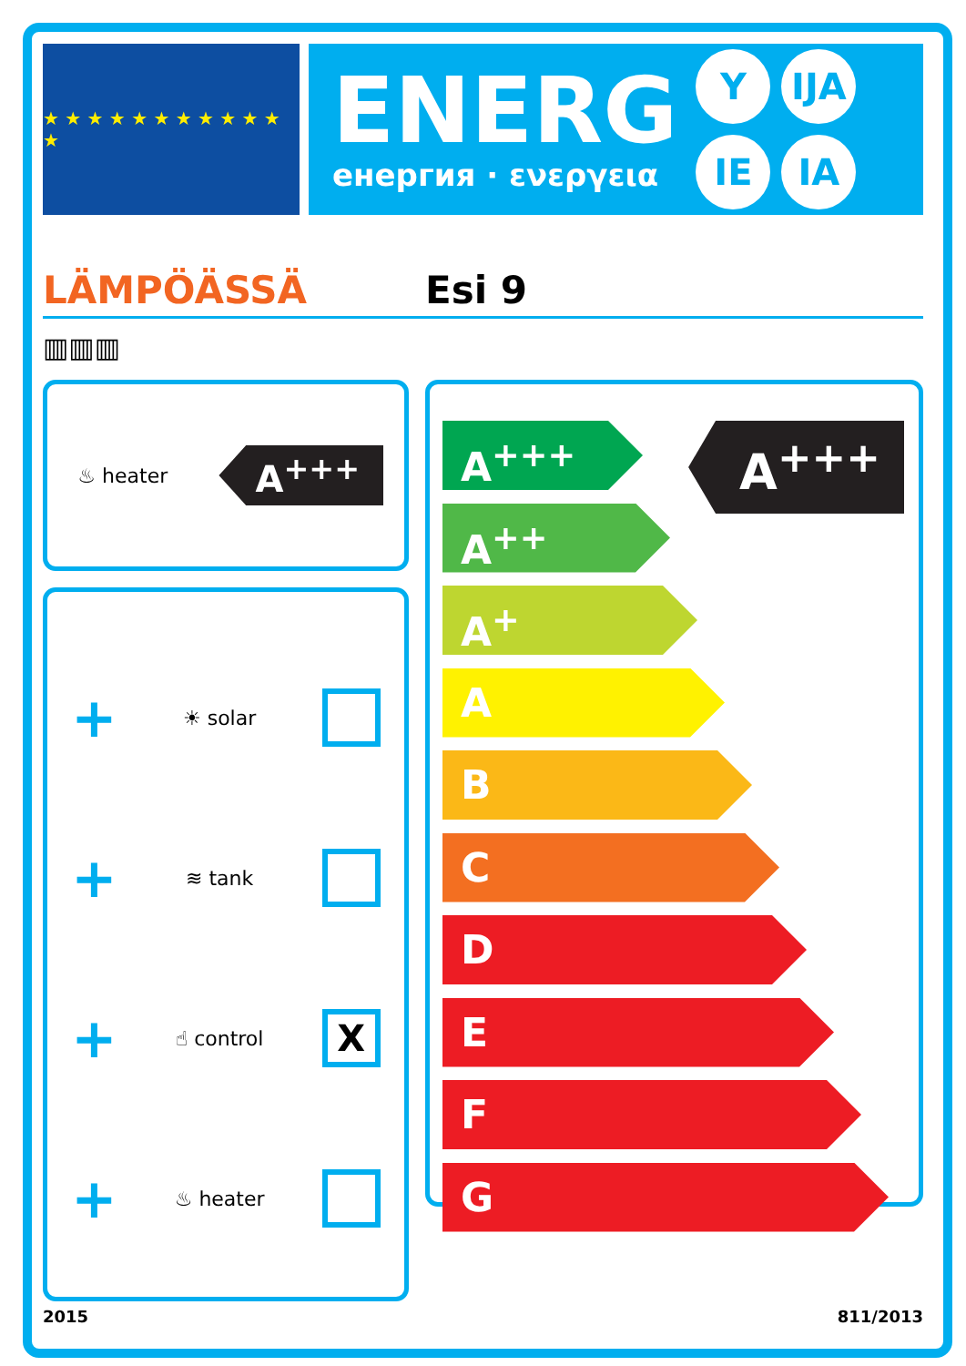★ ★ ★ ★ ★ ★ ★ ★ ★ ★ ★ ★
ENERG
енергия · ενεργεια
Y IJA IE IA
LÄMPÖÄSSÄ
Esi 9
▥▥▥
♨ heater
A<sup>+++</sup>
+ ☀ solar
+ ≋ tank
+ ☝ control
X
+ ♨ heater
A<sup>+++</sup>
A<sup>+++</sup>
A<sup>++</sup>
A<sup>+</sup>
A
B
C
D
E
F
G
2015 811/2013